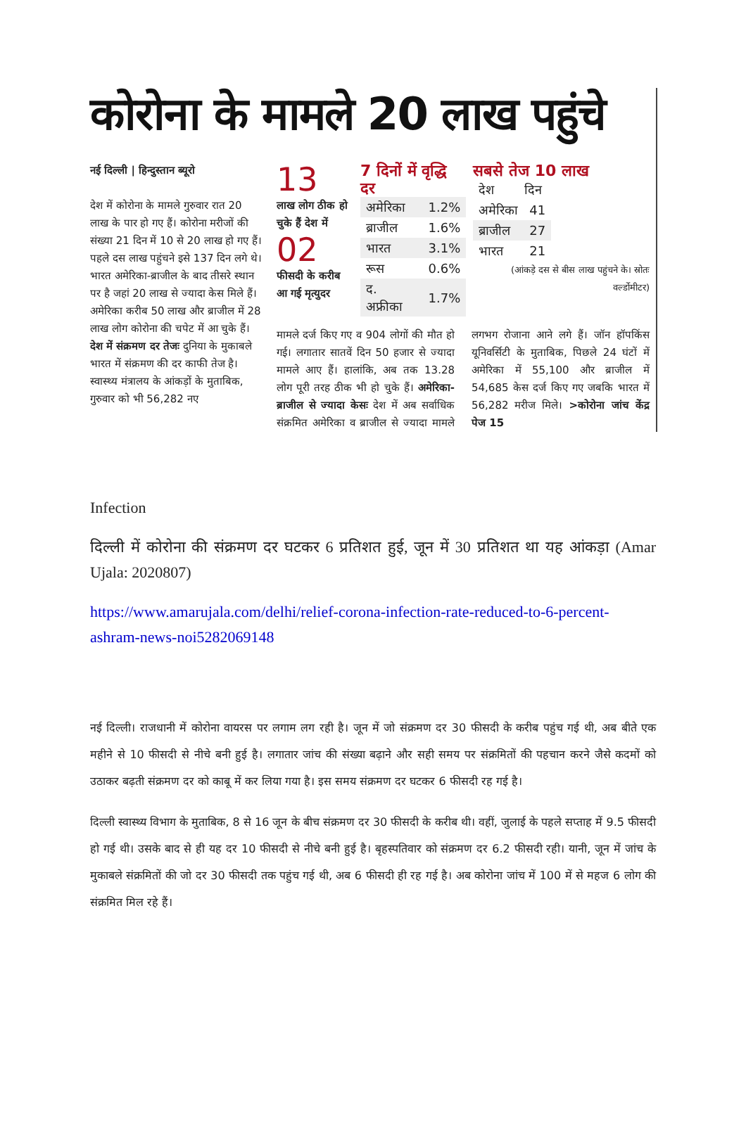कोरोना के मामले 20 लाख पहुंचे
नई दिल्ली | हिन्दुस्तान ब्यूरो
देश में कोरोना के मामले गुरुवार रात 20 लाख के पार हो गए हैं। कोरोना मरीजों की संख्या 21 दिन में 10 से 20 लाख हो गए हैं। पहले दस लाख पहुंचने इसे 137 दिन लगे थे। भारत अमेरिका-ब्राजील के बाद तीसरे स्थान पर है जहां 20 लाख से ज्यादा केस मिले हैं। अमेरिका करीब 50 लाख और ब्राजील में 28 लाख लोग कोरोना की चपेट में आ चुके हैं। देश में संक्रमण दर तेजः दुनिया के मुकाबले भारत में संक्रमण की दर काफी तेज है। स्वास्थ्य मंत्रालय के आंकड़ों के मुताबिक, गुरुवार को भी 56,282 नए
13
लाख लोग ठीक हो चुके हैं देश में
02
फीसदी के करीब आ गई मृत्युदर
7 दिनों में वृद्धि दर
| अमेरिका | 1.2% |
| ब्राजील | 1.6% |
| भारत | 3.1% |
| रूस | 0.6% |
| द. अफ्रीका | 1.7% |
सबसे तेज 10 लाख
| देश | दिन |
| --- | --- |
| अमेरिका | 41 |
| ब्राजील | 27 |
| भारत | 21 |
(आंकड़े दस से बीस लाख पहुंचने के। स्रोतः वर्ल्डोमीटर)
मामले दर्ज किए गए व 904 लोगों की मौत हो गई। लगातार सातवें दिन 50 हजार से ज्यादा मामले आए हैं। हालांकि, अब तक 13.28 लोग पूरी तरह ठीक भी हो चुके हैं। अमेरिका-ब्राजील से ज्यादा केसः देश में अब सर्वाधिक संक्रमित अमेरिका व ब्राजील से ज्यादा मामले लगभग रोजाना आने लगे हैं। जॉन हॉपकिंस यूनिवर्सिटी के मुताबिक, पिछले 24 घंटों में अमेरिका में 55,100 और ब्राजील में 54,685 केस दर्ज किए गए जबकि भारत में 56,282 मरीज मिले। >कोरोना जांच केंद्र पेज 15
Infection
दिल्ली में कोरोना की संक्रमण दर घटकर 6 प्रतिशत हुई, जून में 30 प्रतिशत था यह आंकड़ा (Amar Ujala: 2020807)
https://www.amarujala.com/delhi/relief-corona-infection-rate-reduced-to-6-percent-ashram-news-noi5282069148
नई दिल्ली। राजधानी में कोरोना वायरस पर लगाम लग रही है। जून में जो संक्रमण दर 30 फीसदी के करीब पहुंच गई थी, अब बीते एक महीने से 10 फीसदी से नीचे बनी हुई है। लगातार जांच की संख्या बढ़ाने और सही समय पर संक्रमितों की पहचान करने जैसे कदमों को उठाकर बढ़ती संक्रमण दर को काबू में कर लिया गया है। इस समय संक्रमण दर घटकर 6 फीसदी रह गई है।
दिल्ली स्वास्थ्य विभाग के मुताबिक, 8 से 16 जून के बीच संक्रमण दर 30 फीसदी के करीब थी। वहीं, जुलाई के पहले सप्ताह में 9.5 फीसदी हो गई थी। उसके बाद से ही यह दर 10 फीसदी से नीचे बनी हुई है। बृहस्पतिवार को संक्रमण दर 6.2 फीसदी रही। यानी, जून में जांच के मुकाबले संक्रमितों की जो दर 30 फीसदी तक पहुंच गई थी, अब 6 फीसदी ही रह गई है। अब कोरोना जांच में 100 में से महज 6 लोग की संक्रमित मिल रहे हैं।